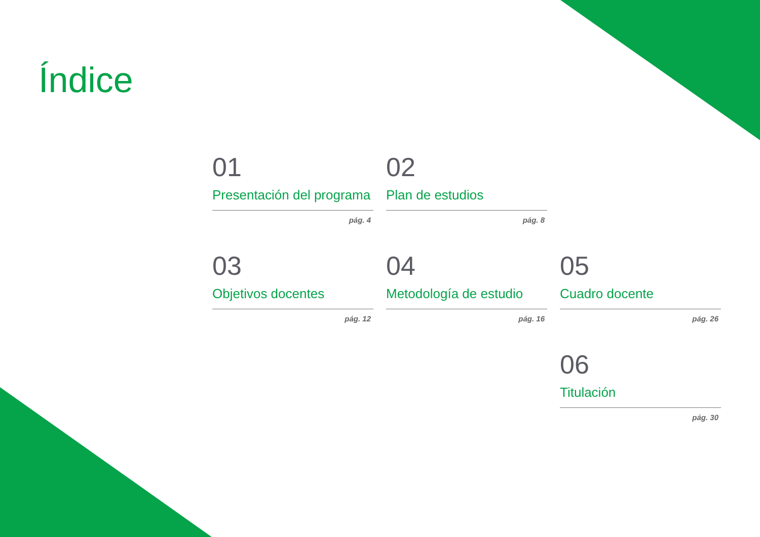Índice
01
Presentación del programa
pág. 4
02
Plan de estudios
pág. 8
03
Objetivos docentes
pág. 12
04
Metodología de estudio
pág. 16
05
Cuadro docente
pág. 26
06
Titulación
pág. 30